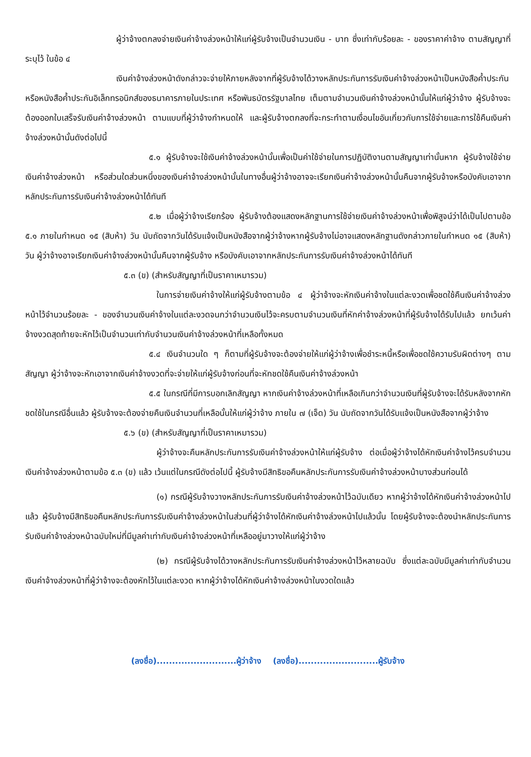ผู้ว่าจ้างตกลงจ่ายเงินค่าจ้างล่วงหน้าให้แก่ผู้รับจ้างเป็นจำนวนเงิน - บาท ซึ่งเท่ากับร้อยละ - ของราคาค่าจ้าง ตามสัญญาที่ระบุไว้ ในข้อ ๔
เงินค่าจ้างล่วงหน้าดังกล่าวจะจ่ายให้ภายหลังจากที่ผู้รับจ้างได้วางหลักประกันการรับเงินค่าจ้างล่วงหน้าเป็นหนังสือค้ำประกันหรือหนังสือค้ำประกันอิเล็กทรอนิกส์ของธนาคารภายในประเทศ หรือพันธบัตรรัฐบาลไทย เต็มตามจำนวนเงินค่าจ้างล่วงหน้านั้นให้แก่ผู้ว่าจ้าง ผู้รับจ้างจะต้องออกใบเสร็จรับเงินค่าจ้างล่วงหน้า ตามแบบที่ผู้ว่าจ้างกำหนดให้ และผู้รับจ้างตกลงที่จะกระทำตามเงื่อนไขอันเกี่ยวกับการใช้จ่ายและการใช้คืนเงินค่าจ้างล่วงหน้านั้นดังต่อไปนี้
๕.๑ ผู้รับจ้างจะใช้เงินค่าจ้างล่วงหน้านั้นเพื่อเป็นค่าใช้จ่ายในการปฏิบัติงานตามสัญญาเท่านั้นหาก ผู้รับจ้างใช้จ่ายเงินค่าจ้างล่วงหน้า หรือส่วนใดส่วนหนึ่งของเงินค่าจ้างล่วงหน้านั้นในทางอื่นผู้ว่าจ้างอาจจะเรียกเงินค่าจ้างล่วงหน้านั้นคืนจากผู้รับจ้างหรือบังคับเอาจากหลักประกันการรับเงินค่าจ้างล่วงหน้าได้ทันที
๕.๒ เมื่อผู้ว่าจ้างเรียกร้อง ผู้รับจ้างต้องแสดงหลักฐานการใช้จ่ายเงินค่าจ้างล่วงหน้าเพื่อพิสูจน์ว่าได้เป็นไปตามข้อ ๕.๑ ภายในกำหนด ๑๕ (สิบห้า) วัน นับถัดจากวันได้รับแจ้งเป็นหนังสือจากผู้ว่าจ้างหากผู้รับจ้างไม่อาจแสดงหลักฐานดังกล่าวภายในกำหนด ๑๕ (สิบห้า) วัน ผู้ว่าจ้างอาจเรียกเงินค่าจ้างล่วงหน้านั้นคืนจากผู้รับจ้าง หรือบังคับเอาจากหลักประกันการรับเงินค่าจ้างล่วงหน้าได้ทันที
๕.๓ (ข) (สำหรับสัญญาที่เป็นราคาเหมารวม)
ในการจ่ายเงินค่าจ้างให้แก่ผู้รับจ้างตามข้อ ๔ ผู้ว่าจ้างจะหักเงินค่าจ้างในแต่ละงวดเพื่อชดใช้คืนเงินค่าจ้างล่วงหน้าไว้จำนวนร้อยละ - ของจำนวนเงินค่าจ้างในแต่ละงวดจนกว่าจำนวนเงินไว้จะครบตามจำนวนเงินที่หักค่าจ้างล่วงหน้าที่ผู้รับจ้างได้รับไปแล้ว ยกเว้นค่าจ้างงวดสุดท้ายจะหักไว้เป็นจำนวนเท่ากับจำนวนเงินค่าจ้างล่วงหน้าที่เหลือทั้งหมด
๕.๔ เงินจำนวนใด ๆ ก็ตามที่ผู้รับจ้างจะต้องจ่ายให้แก่ผู้ว่าจ้างเพื่อชำระหนี้หรือเพื่อชดใช้ความรับผิดต่างๆ ตามสัญญา ผู้ว่าจ้างจะหักเอาจากเงินค่าจ้างงวดที่จะจ่ายให้แก่ผู้รับจ้างก่อนที่จะหักชดใช้คืนเงินค่าจ้างล่วงหน้า
๕.๕ ในกรณีที่มีการบอกเลิกสัญญา หากเงินค่าจ้างล่วงหน้าที่เหลือเกินกว่าจำนวนเงินที่ผู้รับจ้างจะได้รับหลังจากหักชดใช้ในกรณีอื่นแล้ว ผู้รับจ้างจะต้องจ่ายคืนเงินจำนวนที่เหลือนั้นให้แก่ผู้ว่าจ้าง ภายใน ๗ (เจ็ด) วัน นับถัดจากวันได้รับแจ้งเป็นหนังสือจากผู้ว่าจ้าง
๕.๖ (ข) (สำหรับสัญญาที่เป็นราคาเหมารวม)
ผู้ว่าจ้างจะคืนหลักประกันการรับเงินค่าจ้างล่วงหน้าให้แก่ผู้รับจ้าง ต่อเมื่อผู้ว่าจ้างได้หักเงินค่าจ้างไว้ครบจำนวนเงินค่าจ้างล่วงหน้าตามข้อ ๕.๓ (ข) แล้ว เว้นแต่ในกรณีดังต่อไปนี้ ผู้รับจ้างมีสิทธิขอคืนหลักประกันการรับเงินค่าจ้างล่วงหน้าบางส่วนก่อนได้
(๑) กรณีผู้รับจ้างวางหลักประกันการรับเงินค่าจ้างล่วงหน้าไว้ฉบับเดียว หากผู้ว่าจ้างได้หักเงินค่าจ้างล่วงหน้าไปแล้ว ผู้รับจ้างมีสิทธิขอคืนหลักประกันการรับเงินค่าจ้างล่วงหน้าในส่วนที่ผู้ว่าจ้างได้หักเงินค่าจ้างล่วงหน้าไปแล้วนั้น โดยผู้รับจ้างจะต้องนำหลักประกันการรับเงินค่าจ้างล่วงหน้าฉบับใหม่ที่มีมูลค่าเท่ากับเงินค่าจ้างล่วงหน้าที่เหลืออยู่มาวางให้แก่ผู้ว่าจ้าง
(๒) กรณีผู้รับจ้างได้วางหลักประกันการรับเงินค่าจ้างล่วงหน้าไว้หลายฉบับ ซึ่งแต่ละฉบับมีมูลค่าเท่ากับจำนวนเงินค่าจ้างล่วงหน้าที่ผู้ว่าจ้างจะต้องหักไว้ในแต่ละงวด หากผู้ว่าจ้างได้หักเงินค่าจ้างล่วงหน้าในงวดใดแล้ว
(ลงชื่อ)..........................ผู้ว่าจ้าง (ลงชื่อ)..........................ผู้รับจ้าง